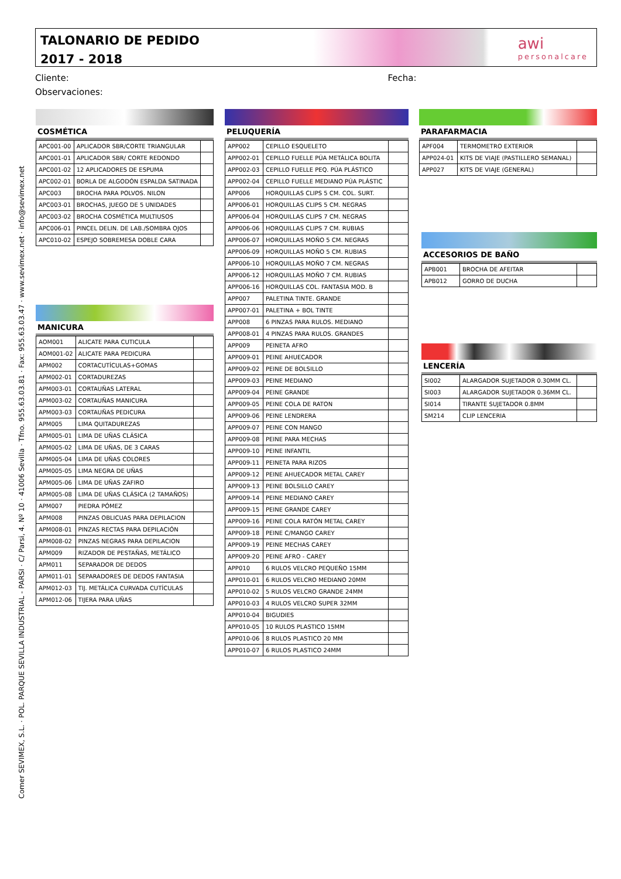Comer SEVIMEX, S.L. · POL. PARQUE SEVILLA INDUSTRIAL - PARSI · C/ Parsi, 4. Nº 10 · 41006 Sevilla · Tfno. 955.63.03.81 · Fax: 955.63.03.47 · www.sevimex.net · info@sevimex.net
TALONARIO DE PEDIDO
2017 - 2018
awi
personalcare
Cliente: Fecha:
Observaciones:
COSMÉTICA
| APC001-00 | APLICADOR SBR/CORTE TRIANGULAR | |
| APC001-01 | APLICADOR SBR/ CORTE REDONDO | |
| APC001-02 | 12 APLICADORES DE ESPUMA | |
| APC002-01 | BORLA DE ALGODÓN ESPALDA SATINADA | |
| APC003 | BROCHA PARA POLVOS. NILON | |
| APC003-01 | BROCHAS, JUEGO DE 5 UNIDADES | |
| APC003-02 | BROCHA COSMÉTICA MULTIUSOS | |
| APC006-01 | PINCEL DELIN. DE LAB./SOMBRA OJOS | |
| APC010-02 | ESPEJO SOBREMESA DOBLE CARA | |
MANICURA
| AOM001 | ALICATE PARA CUTICULA | |
| AOM001-02 | ALICATE PARA PEDICURA | |
| APM002 | CORTACUTÍCULAS+GOMAS | |
| APM002-01 | CORTADUREZAS | |
| APM003-01 | CORTAUÑAS LATERAL | |
| APM003-02 | CORTAUÑAS MANICURA | |
| APM003-03 | CORTAUÑAS PEDICURA | |
| APM005 | LIMA QUITADUREZAS | |
| APM005-01 | LIMA DE UÑAS CLÁSICA | |
| APM005-02 | LIMA DE UÑAS, DE 3 CARAS | |
| APM005-04 | LIMA DE UÑAS COLORES | |
| APM005-05 | LIMA NEGRA DE UÑAS | |
| APM005-06 | LIMA DE UÑAS ZAFIRO | |
| APM005-08 | LIMA DE UÑAS CLÁSICA (2 TAMAÑOS) | |
| APM007 | PIEDRA PÓMEZ | |
| APM008 | PINZAS OBLICUAS PARA DEPILACION | |
| APM008-01 | PINZAS RECTAS PARA DEPILACIÓN | |
| APM008-02 | PINZAS NEGRAS PARA DEPILACION | |
| APM009 | RIZADOR DE PESTAÑAS, METÁLICO | |
| APM011 | SEPARADOR DE DEDOS | |
| APM011-01 | SEPARADORES DE DEDOS FANTASIA | |
| APM012-03 | TIJ. METÁLICA CURVADA CUTÍCULAS | |
| APM012-06 | TIJERA PARA UÑAS | |
PELUQUERÍA
| APP002 | CEPILLO ESQUELETO | |
| APP002-01 | CEPILLO FUELLE PÚA METÁLICA BOLITA | |
| APP002-03 | CEPILLO FUELLE PEQ. PÚA PLÁSTICO | |
| APP002-04 | CEPILLO FUELLE MEDIANO PÚA PLÁSTIC | |
| APP006 | HORQUILLAS CLIPS 5 CM. COL. SURT. | |
| APP006-01 | HORQUILLAS CLIPS 5 CM. NEGRAS | |
| APP006-04 | HORQUILLAS CLIPS 7 CM. NEGRAS | |
| APP006-06 | HORQUILLAS CLIPS 7 CM. RUBIAS | |
| APP006-07 | HORQUILLAS MOÑO 5 CM. NEGRAS | |
| APP006-09 | HORQUILLAS MOÑO 5 CM. RUBIAS | |
| APP006-10 | HORQUILLAS MOÑO 7 CM. NEGRAS | |
| APP006-12 | HORQUILLAS MOÑO 7 CM. RUBIAS | |
| APP006-16 | HORQUILLAS COL. FANTASIA MOD. B | |
| APP007 | PALETINA TINTE. GRANDE | |
| APP007-01 | PALETINA + BOL TINTE | |
| APP008 | 6 PINZAS PARA RULOS. MEDIANO | |
| APP008-01 | 4 PINZAS PARA RULOS. GRANDES | |
| APP009 | PEINETA AFRO | |
| APP009-01 | PEINE AHUECADOR | |
| APP009-02 | PEINE DE BOLSILLO | |
| APP009-03 | PEINE MEDIANO | |
| APP009-04 | PEINE GRANDE | |
| APP009-05 | PEINE COLA DE RATON | |
| APP009-06 | PEINE LENDRERA | |
| APP009-07 | PEINE CON MANGO | |
| APP009-08 | PEINE PARA MECHAS | |
| APP009-10 | PEINE INFANTIL | |
| APP009-11 | PEINETA PARA RIZOS | |
| APP009-12 | PEINE AHUECADOR METAL CAREY | |
| APP009-13 | PEINE BOLSILLO CAREY | |
| APP009-14 | PEINE MEDIANO CAREY | |
| APP009-15 | PEINE GRANDE CAREY | |
| APP009-16 | PEINE COLA RATÓN METAL CAREY | |
| APP009-18 | PEINE C/MANGO CAREY | |
| APP009-19 | PEINE MECHAS CAREY | |
| APP009-20 | PEINE AFRO - CAREY | |
| APP010 | 6 RULOS VELCRO PEQUEÑO 15MM | |
| APP010-01 | 6 RULOS VELCRO MEDIANO 20MM | |
| APP010-02 | 5 RULOS VELCRO GRANDE 24MM | |
| APP010-03 | 4 RULOS VELCRO SUPER 32MM | |
| APP010-04 | BIGUDIES | |
| APP010-05 | 10 RULOS PLASTICO 15MM | |
| APP010-06 | 8 RULOS PLASTICO 20 MM | |
| APP010-07 | 6 RULOS PLASTICO 24MM | |
PARAFARMACIA
| APF004 | TERMOMETRO EXTERIOR | |
| APP024-01 | KITS DE VIAJE (PASTILLERO SEMANAL) | |
| APP027 | KITS DE VIAJE (GENERAL) | |
ACCESORIOS DE BAÑO
| APB001 | BROCHA DE AFEITAR | |
| APB012 | GORRO DE DUCHA | |
LENCERÍA
| SI002 | ALARGADOR SUJETADOR 0.30MM CL. | |
| SI003 | ALARGADOR SUJETADOR 0.36MM CL. | |
| SI014 | TIRANTE SUJETADOR 0.8MM | |
| SM214 | CLIP LENCERIA | |